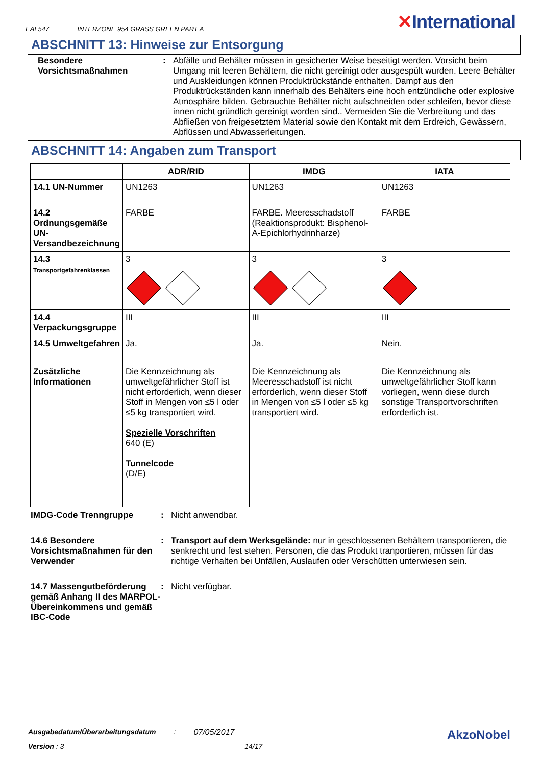EAL547 INTERZONE 954 GRASS GREEN PART A ✕International
ABSCHNITT 13: Hinweise zur Entsorgung
Besondere Vorsichtsmaßnahmen
: Abfälle und Behälter müssen in gesicherter Weise beseitigt werden. Vorsicht beim Umgang mit leeren Behältern, die nicht gereinigt oder ausgespült wurden. Leere Behälter und Auskleidungen können Produktrückstände enthalten. Dampf aus den Produktrückständen kann innerhalb des Behälters eine hoch entzündliche oder explosive Atmosphäre bilden. Gebrauchte Behälter nicht aufschneiden oder schleifen, bevor diese innen nicht gründlich gereinigt worden sind.. Vermeiden Sie die Verbreitung und das Abfließen von freigesetztem Material sowie den Kontakt mit dem Erdreich, Gewässern, Abflüssen und Abwasserleitungen.
ABSCHNITT 14: Angaben zum Transport
| | ADR/RID | IMDG | IATA |
| --- | --- | --- | --- |
| 14.1 UN-Nummer | UN1263 | UN1263 | UN1263 |
| 14.2 Ordnungsgemäße UN-Versandbezeichnung | FARBE | FARBE. Meeresschadstoff (Reaktionsprodukt: Bisphenol-A-Epichlorhydrinharze) | FARBE |
| 14.3 Transportgefahrenklassen | 3 | 3 | 3 |
| 14.4 Verpackungsgruppe | III | III | III |
| 14.5 Umweltgefahren | Ja. | Ja. | Nein. |
| Zusätzliche Informationen | Die Kennzeichnung als umweltgefährlicher Stoff ist nicht erforderlich, wenn dieser Stoff in Mengen von ≤5 l oder ≤5 kg transportiert wird. Spezielle Vorschriften 640 (E) Tunnelcode (D/E) | Die Kennzeichnung als Meeresschadstoff ist nicht erforderlich, wenn dieser Stoff in Mengen von ≤5 l oder ≤5 kg transportiert wird. | Die Kennzeichnung als umweltgefährlicher Stoff kann vorliegen, wenn diese durch sonstige Transportvorschriften erforderlich ist. |
IMDG-Code Trenngruppe : Nicht anwendbar.
14.6 Besondere Vorsichtsmaßnahmen für den Verwender
: Transport auf dem Werksgelände: nur in geschlossenen Behältern transportieren, die senkrecht und fest stehen. Personen, die das Produkt tranportieren, müssen für das richtige Verhalten bei Unfällen, Auslaufen oder Verschütten unterwiesen sein.
14.7 Massengutbeförderung gemäß Anhang II des MARPOL-Übereinkommens und gemäß IBC-Code
: Nicht verfügbar.
Ausgabedatum/Überarbeitungsdatum: 07/05/2017 AkzoNobel
Version : 3 14/17